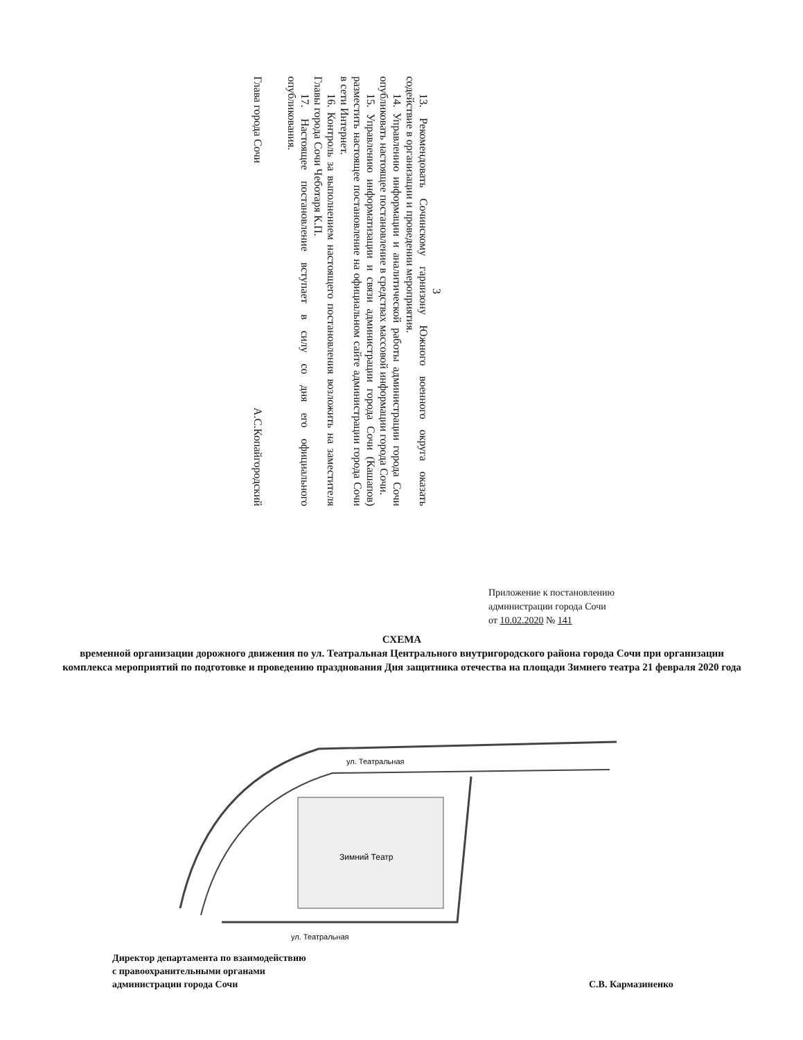3
13. Рекомендовать Сочинскому гарнизону Южного военного округа оказать содействие в организации и проведении мероприятия.
14. Управлению информации и аналитической работы администрации города Сочи опубликовать настоящее постановление в средствах массовой информации города Сочи.
15. Управлению информатизации и связи администрации города Сочи (Кашапов) разместить настоящее постановление на официальном сайте администрации города Сочи в сети Интернет.
16. Контроль за выполнением настоящего постановления возложить на заместителя Главы города Сочи Чеботаря К.П.
17. Настоящее постановление вступает в силу со дня его официального опубликования.
Глава города Сочи А.С.Копайгородский
Приложение к постановлению
администрации города Сочи
от 10.02.2020 № 141
СХЕМА
временной организации дорожного движения по ул. Театральная Центрального внутригородского района города Сочи при организации комплекса мероприятий по подготовке и проведению празднования Дня защитника отечества на площади Зимнего театра 21 февраля 2020 года
Зимний Театр
ул. Театральная
ул. Театральная
Директор департамента по взаимодействию
с правоохранительными органами
администрации города Сочи
С.В. Кармазиненко